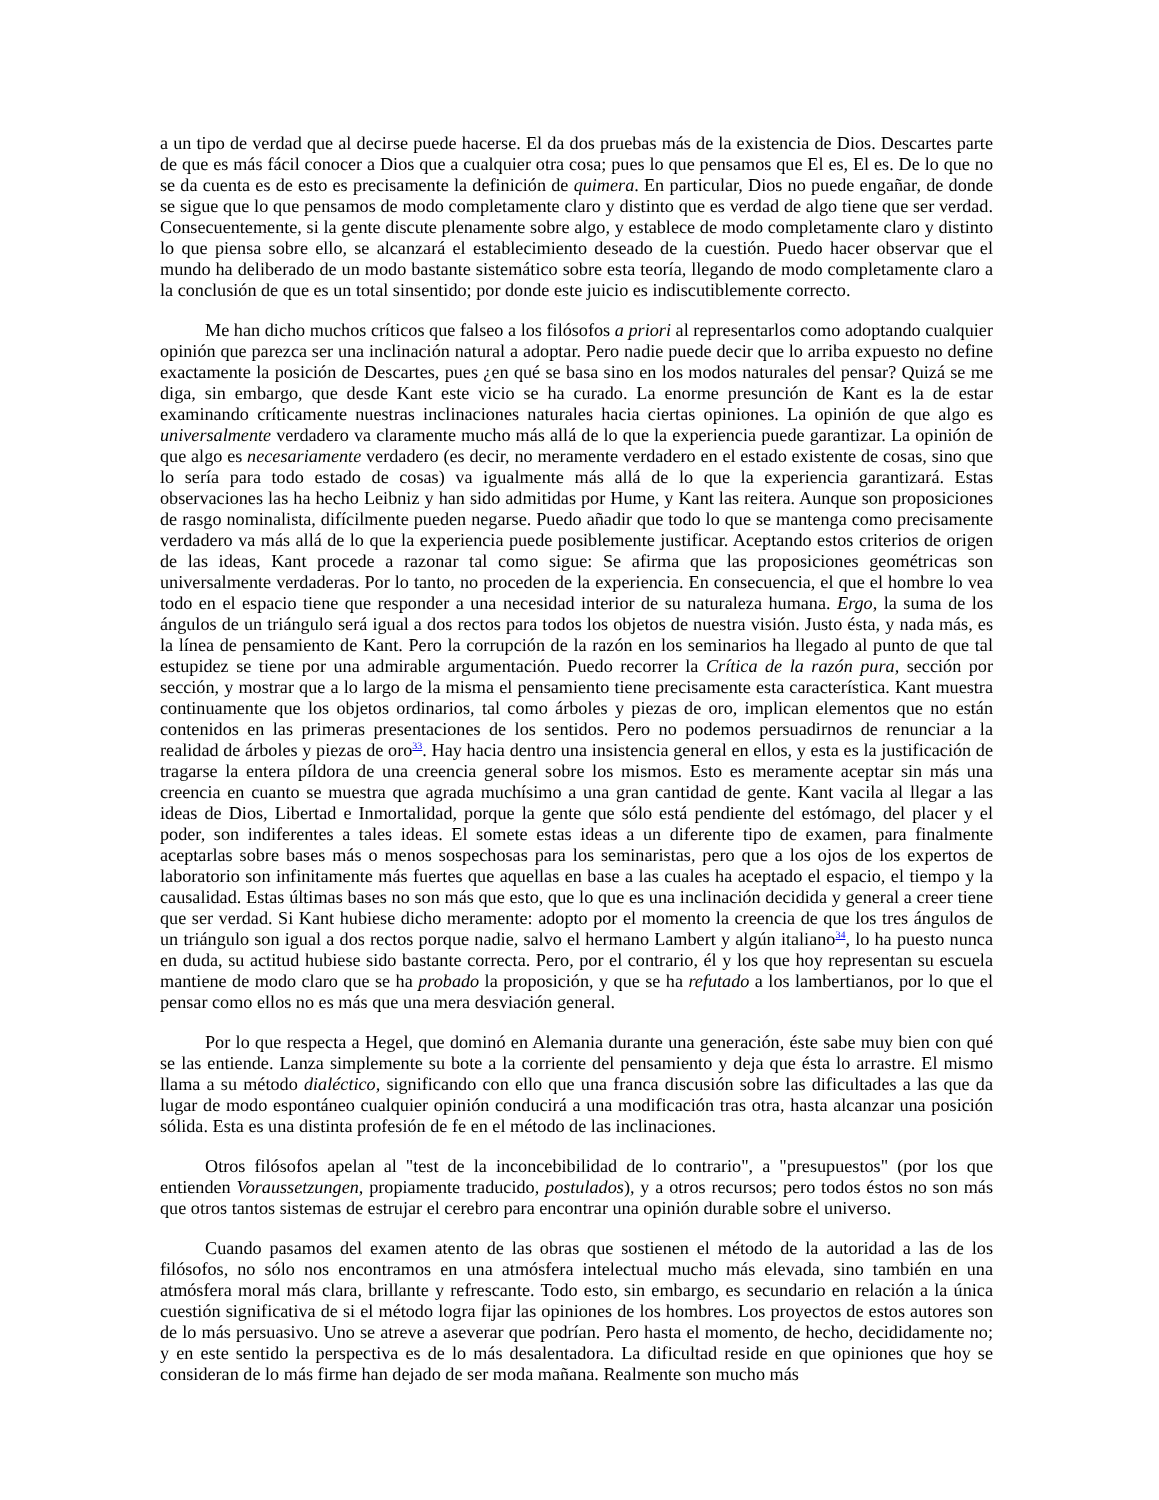a un tipo de verdad que al decirse puede hacerse. El da dos pruebas más de la existencia de Dios. Descartes parte de que es más fácil conocer a Dios que a cualquier otra cosa; pues lo que pensamos que El es, El es. De lo que no se da cuenta es de esto es precisamente la definición de quimera. En particular, Dios no puede engañar, de donde se sigue que lo que pensamos de modo completamente claro y distinto que es verdad de algo tiene que ser verdad. Consecuentemente, si la gente discute plenamente sobre algo, y establece de modo completamente claro y distinto lo que piensa sobre ello, se alcanzará el establecimiento deseado de la cuestión. Puedo hacer observar que el mundo ha deliberado de un modo bastante sistemático sobre esta teoría, llegando de modo completamente claro a la conclusión de que es un total sinsentido; por donde este juicio es indiscutiblemente correcto.
Me han dicho muchos críticos que falseo a los filósofos a priori al representarlos como adoptando cualquier opinión que parezca ser una inclinación natural a adoptar. Pero nadie puede decir que lo arriba expuesto no define exactamente la posición de Descartes, pues ¿en qué se basa sino en los modos naturales del pensar? Quizá se me diga, sin embargo, que desde Kant este vicio se ha curado. La enorme presunción de Kant es la de estar examinando críticamente nuestras inclinaciones naturales hacia ciertas opiniones. La opinión de que algo es universalmente verdadero va claramente mucho más allá de lo que la experiencia puede garantizar. La opinión de que algo es necesariamente verdadero (es decir, no meramente verdadero en el estado existente de cosas, sino que lo sería para todo estado de cosas) va igualmente más allá de lo que la experiencia garantizará. Estas observaciones las ha hecho Leibniz y han sido admitidas por Hume, y Kant las reitera. Aunque son proposiciones de rasgo nominalista, difícilmente pueden negarse. Puedo añadir que todo lo que se mantenga como precisamente verdadero va más allá de lo que la experiencia puede posiblemente justificar. Aceptando estos criterios de origen de las ideas, Kant procede a razonar tal como sigue: Se afirma que las proposiciones geométricas son universalmente verdaderas. Por lo tanto, no proceden de la experiencia. En consecuencia, el que el hombre lo vea todo en el espacio tiene que responder a una necesidad interior de su naturaleza humana. Ergo, la suma de los ángulos de un triángulo será igual a dos rectos para todos los objetos de nuestra visión. Justo ésta, y nada más, es la línea de pensamiento de Kant. Pero la corrupción de la razón en los seminarios ha llegado al punto de que tal estupidez se tiene por una admirable argumentación. Puedo recorrer la Crítica de la razón pura, sección por sección, y mostrar que a lo largo de la misma el pensamiento tiene precisamente esta característica. Kant muestra continuamente que los objetos ordinarios, tal como árboles y piezas de oro, implican elementos que no están contenidos en las primeras presentaciones de los sentidos. Pero no podemos persuadirnos de renunciar a la realidad de árboles y piezas de oro<sup>33</sup>. Hay hacia dentro una insistencia general en ellos, y esta es la justificación de tragarse la entera píldora de una creencia general sobre los mismos. Esto es meramente aceptar sin más una creencia en cuanto se muestra que agrada muchísimo a una gran cantidad de gente. Kant vacila al llegar a las ideas de Dios, Libertad e Inmortalidad, porque la gente que sólo está pendiente del estómago, del placer y el poder, son indiferentes a tales ideas. El somete estas ideas a un diferente tipo de examen, para finalmente aceptarlas sobre bases más o menos sospechosas para los seminaristas, pero que a los ojos de los expertos de laboratorio son infinitamente más fuertes que aquellas en base a las cuales ha aceptado el espacio, el tiempo y la causalidad. Estas últimas bases no son más que esto, que lo que es una inclinación decidida y general a creer tiene que ser verdad. Si Kant hubiese dicho meramente: adopto por el momento la creencia de que los tres ángulos de un triángulo son igual a dos rectos porque nadie, salvo el hermano Lambert y algún italiano<sup>34</sup>, lo ha puesto nunca en duda, su actitud hubiese sido bastante correcta. Pero, por el contrario, él y los que hoy representan su escuela mantiene de modo claro que se ha probado la proposición, y que se ha refutado a los lambertianos, por lo que el pensar como ellos no es más que una mera desviación general.
Por lo que respecta a Hegel, que dominó en Alemania durante una generación, éste sabe muy bien con qué se las entiende. Lanza simplemente su bote a la corriente del pensamiento y deja que ésta lo arrastre. El mismo llama a su método dialéctico, significando con ello que una franca discusión sobre las dificultades a las que da lugar de modo espontáneo cualquier opinión conducirá a una modificación tras otra, hasta alcanzar una posición sólida. Esta es una distinta profesión de fe en el método de las inclinaciones.
Otros filósofos apelan al "test de la inconcebibilidad de lo contrario", a "presupuestos" (por los que entienden Voraussetzungen, propiamente traducido, postulados), y a otros recursos; pero todos éstos no son más que otros tantos sistemas de estrujar el cerebro para encontrar una opinión durable sobre el universo.
Cuando pasamos del examen atento de las obras que sostienen el método de la autoridad a las de los filósofos, no sólo nos encontramos en una atmósfera intelectual mucho más elevada, sino también en una atmósfera moral más clara, brillante y refrescante. Todo esto, sin embargo, es secundario en relación a la única cuestión significativa de si el método logra fijar las opiniones de los hombres. Los proyectos de estos autores son de lo más persuasivo. Uno se atreve a aseverar que podrían. Pero hasta el momento, de hecho, decididamente no; y en este sentido la perspectiva es de lo más desalentadora. La dificultad reside en que opiniones que hoy se consideran de lo más firme han dejado de ser moda mañana. Realmente son mucho más